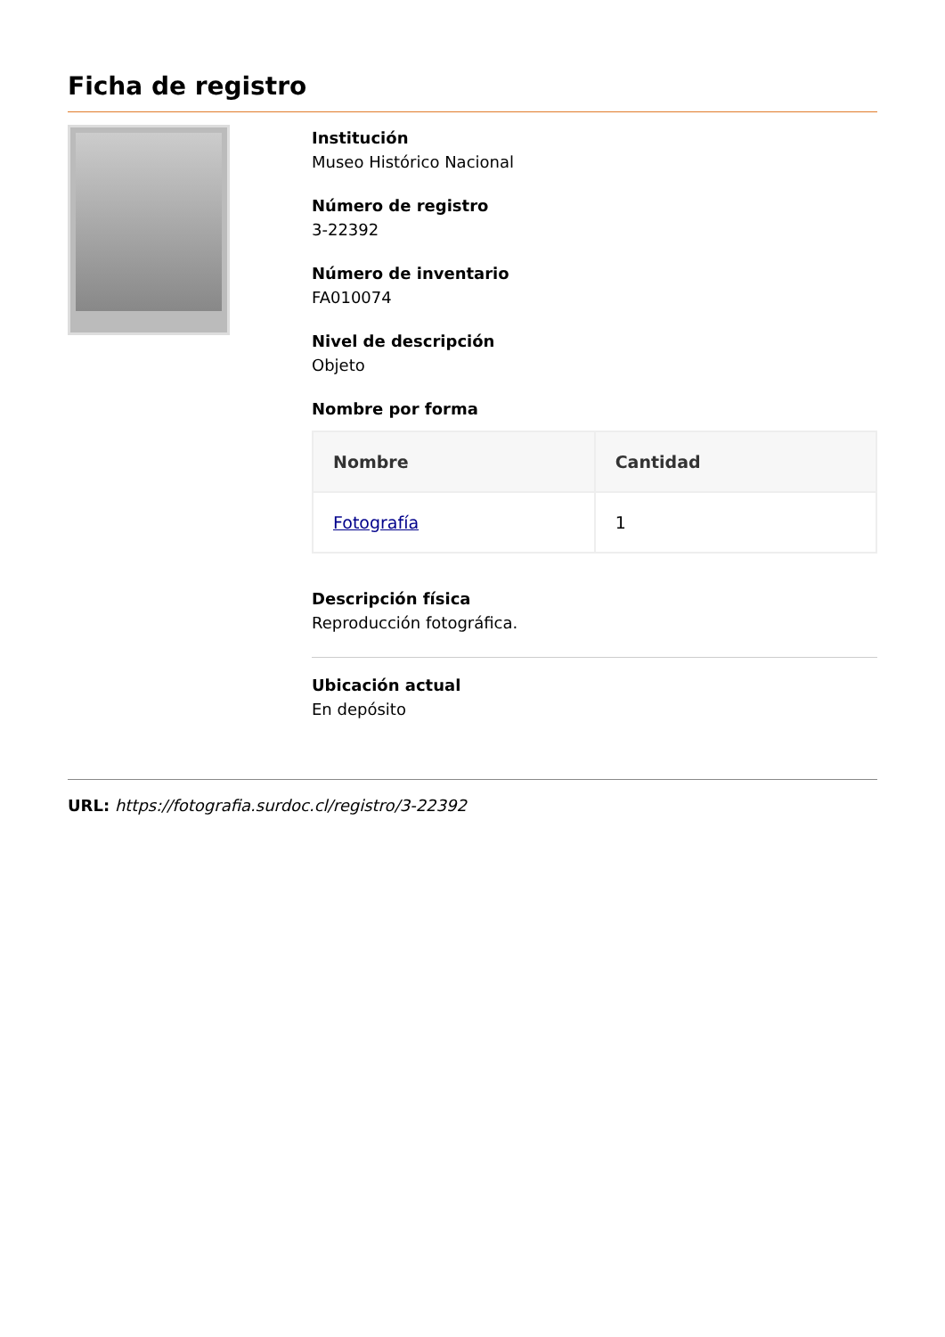Ficha de registro
Institución
Museo Histórico Nacional
Número de registro
3-22392
Número de inventario
FA010074
Nivel de descripción
Objeto
Nombre por forma
| Nombre | Cantidad |
| --- | --- |
| Fotografía | 1 |
Descripción física
Reproducción fotográfica.
Ubicación actual
En depósito
URL: https://fotografia.surdoc.cl/registro/3-22392